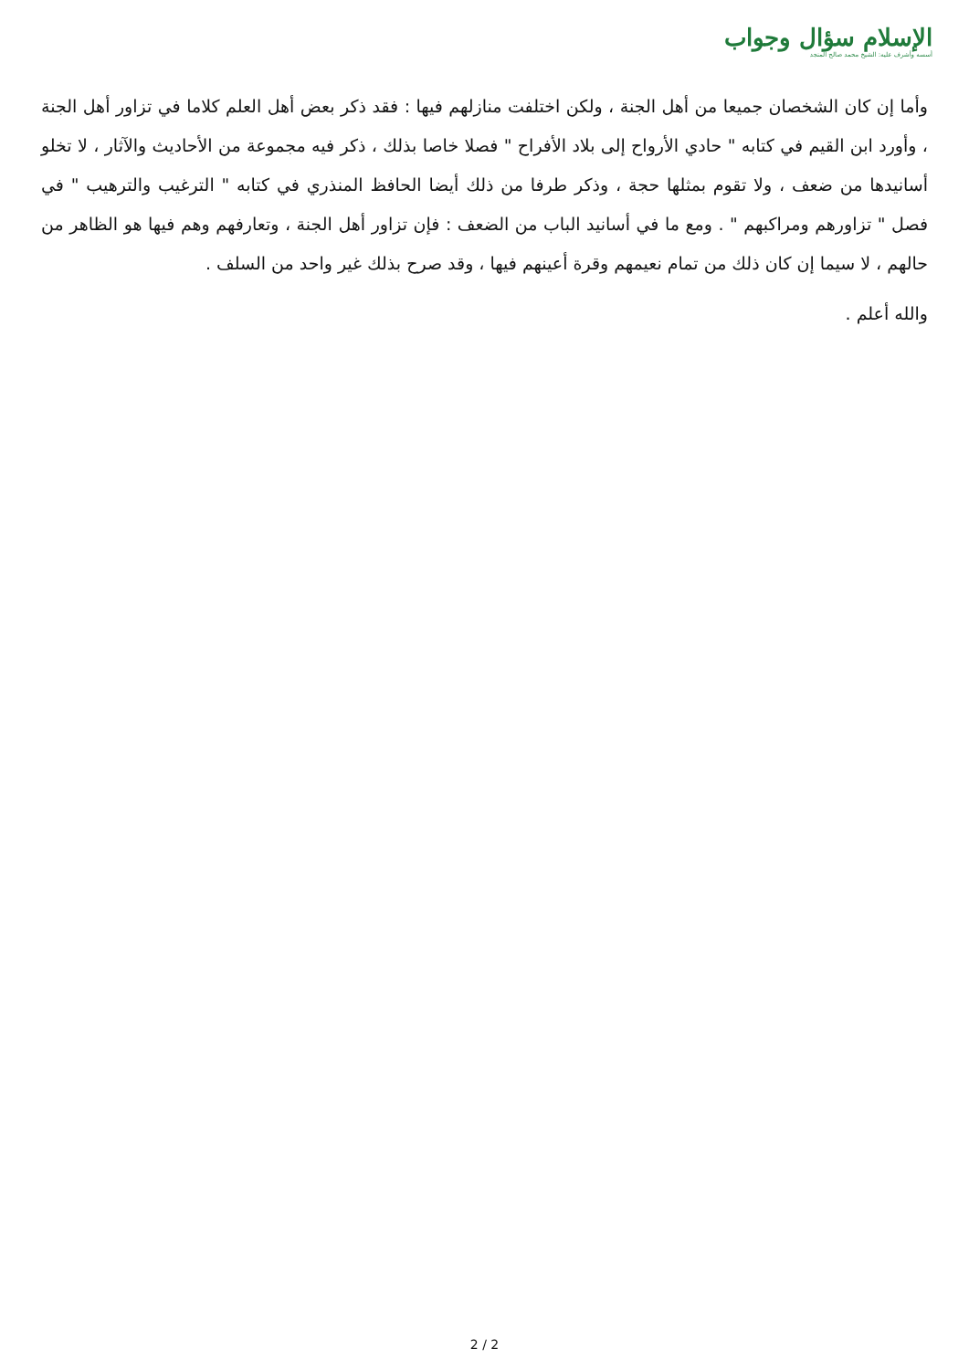الإسلام سؤال وجواب
أسسه وأشرف عليه: الشيخ محمد صالح المنجد
وأما إن كان الشخصان جميعا من أهل الجنة ، ولكن اختلفت منازلهم فيها : فقد ذكر بعض أهل العلم كلاما في تزاور أهل الجنة ، وأورد ابن القيم في كتابه " حادي الأرواح إلى بلاد الأفراح " فصلا خاصا بذلك ، ذكر فيه مجموعة من الأحاديث والآثار ، لا تخلو أسانيدها من ضعف ، ولا تقوم بمثلها حجة ، وذكر طرفا من ذلك أيضا الحافظ المنذري في كتابه " الترغيب والترهيب " في فصل " تزاورهم ومراكبهم " . ومع ما في أسانيد الباب من الضعف : فإن تزاور أهل الجنة ، وتعارفهم وهم فيها هو الظاهر من حالهم ، لا سيما إن كان ذلك من تمام نعيمهم وقرة أعينهم فيها ، وقد صرح بذلك غير واحد من السلف .
والله أعلم .
2 / 2